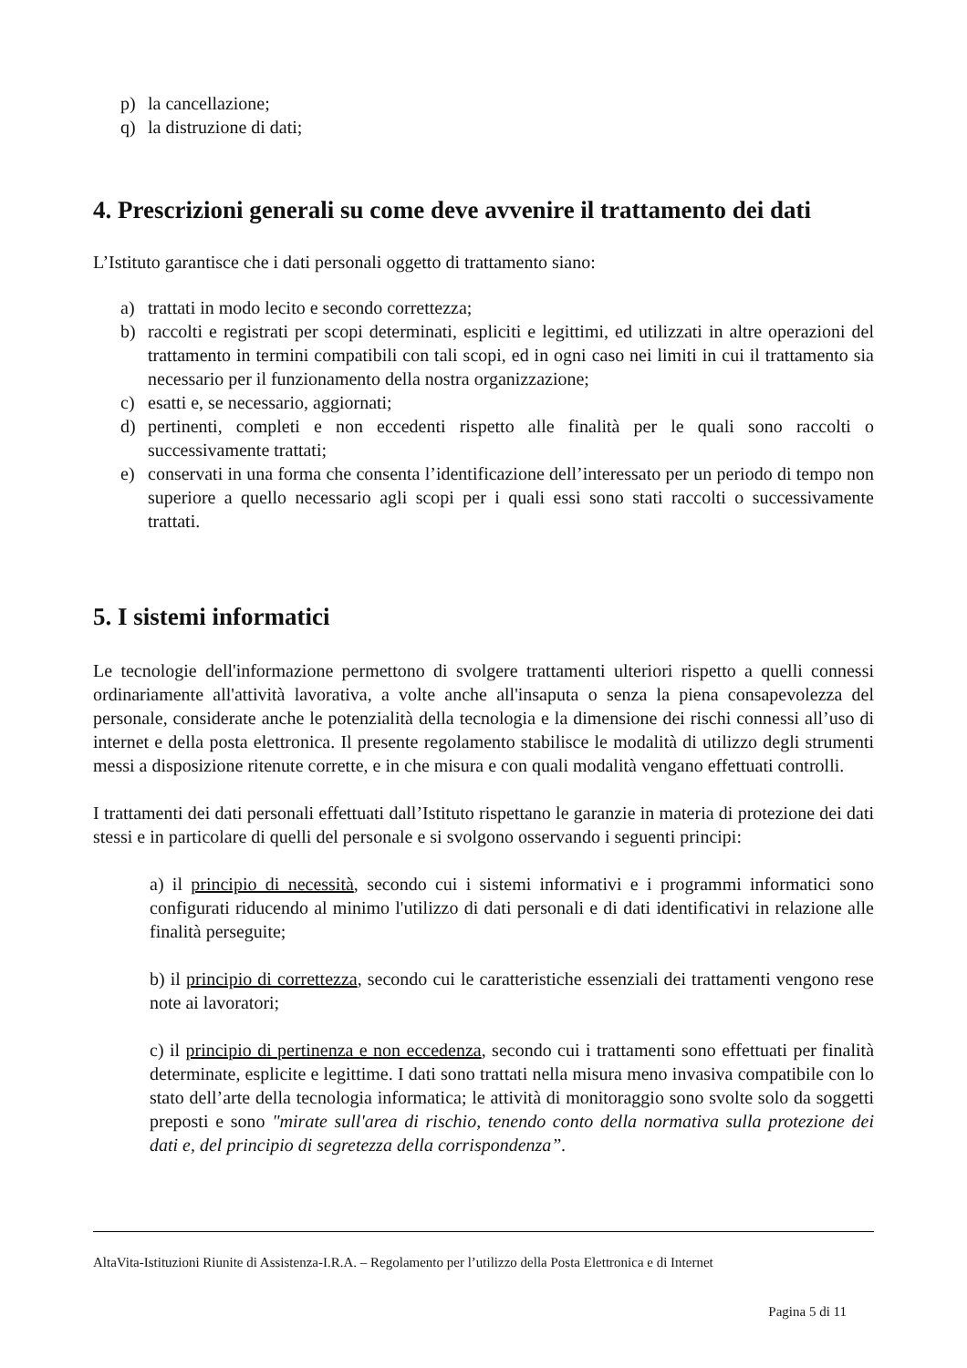p) la cancellazione;
q) la distruzione di dati;
4. Prescrizioni generali su come deve avvenire il trattamento dei dati
L’Istituto garantisce che i dati personali oggetto di trattamento siano:
a) trattati in modo lecito e secondo correttezza;
b) raccolti e registrati per scopi determinati, espliciti e legittimi, ed utilizzati in altre operazioni del trattamento in termini compatibili con tali scopi, ed in ogni caso nei limiti in cui il trattamento sia necessario per il funzionamento della nostra organizzazione;
c) esatti e, se necessario, aggiornati;
d) pertinenti, completi e non eccedenti rispetto alle finalità per le quali sono raccolti o successivamente trattati;
e) conservati in una forma che consenta l’identificazione dell’interessato per un periodo di tempo non superiore a quello necessario agli scopi per i quali essi sono stati raccolti o successivamente trattati.
5. I sistemi informatici
Le tecnologie dell'informazione permettono di svolgere trattamenti ulteriori rispetto a quelli connessi ordinariamente all'attività lavorativa, a volte anche all'insaputa o senza la piena consapevolezza del personale, considerate anche le potenzialità della tecnologia e la dimensione dei rischi connessi all’uso di internet e della posta elettronica. Il presente regolamento stabilisce le modalità di utilizzo degli strumenti messi a disposizione ritenute corrette, e in che misura e con quali modalità vengano effettuati controlli.
I trattamenti dei dati personali effettuati dall’Istituto rispettano le garanzie in materia di protezione dei dati stessi e in particolare di quelli del personale e si svolgono osservando i seguenti principi:
a) il principio di necessità, secondo cui i sistemi informativi e i programmi informatici sono configurati riducendo al minimo l'utilizzo di dati personali e di dati identificativi in relazione alle finalità perseguite;
b) il principio di correttezza, secondo cui le caratteristiche essenziali dei trattamenti vengono rese note ai lavoratori;
c) il principio di pertinenza e non eccedenza, secondo cui i trattamenti sono effettuati per finalità determinate, esplicite e legittime. I dati sono trattati nella misura meno invasiva compatibile con lo stato dell’arte della tecnologia informatica; le attività di monitoraggio sono svolte solo da soggetti preposti e sono "mirate sull'area di rischio, tenendo conto della normativa sulla protezione dei dati e, del principio di segretezza della corrispondenza”.
AltaVita-Istituzioni Riunite di Assistenza-I.R.A. – Regolamento per l’utilizzo della Posta Elettronica e di Internet
Pagina 5 di 11